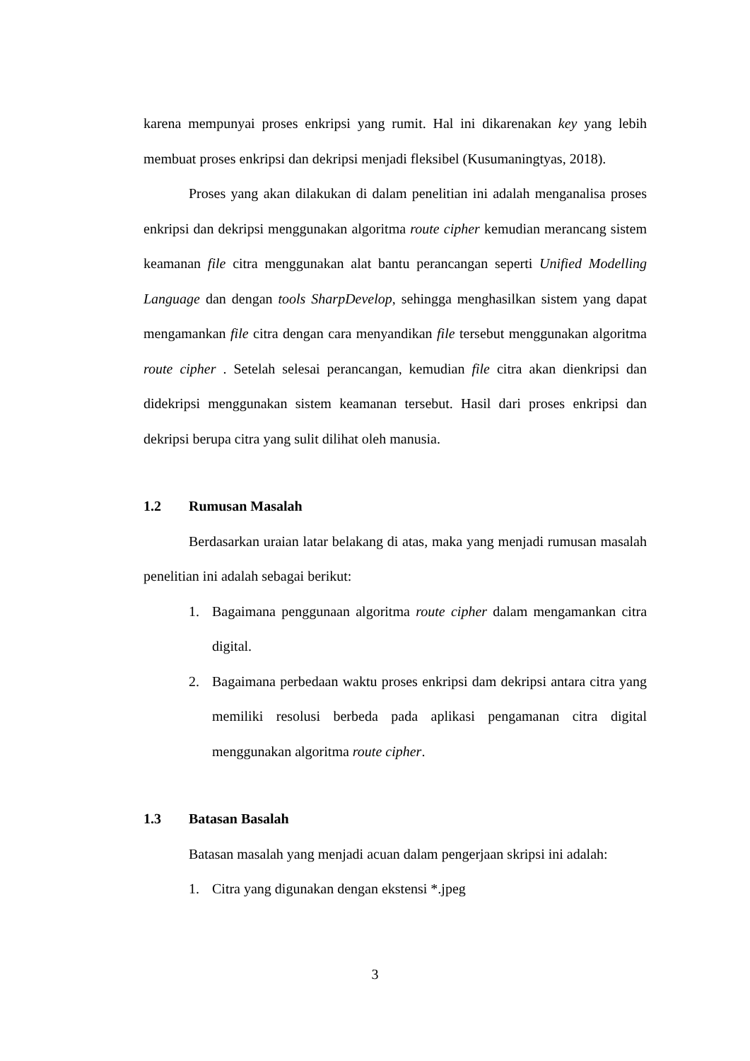karena mempunyai proses enkripsi yang rumit. Hal ini dikarenakan key yang lebih membuat proses enkripsi dan dekripsi menjadi fleksibel (Kusumaningtyas, 2018).
Proses yang akan dilakukan di dalam penelitian ini adalah menganalisa proses enkripsi dan dekripsi menggunakan algoritma route cipher kemudian merancang sistem keamanan file citra menggunakan alat bantu perancangan seperti Unified Modelling Language dan dengan tools SharpDevelop, sehingga menghasilkan sistem yang dapat mengamankan file citra dengan cara menyandikan file tersebut menggunakan algoritma route cipher . Setelah selesai perancangan, kemudian file citra akan dienkripsi dan didekripsi menggunakan sistem keamanan tersebut. Hasil dari proses enkripsi dan dekripsi berupa citra yang sulit dilihat oleh manusia.
1.2 Rumusan Masalah
Berdasarkan uraian latar belakang di atas, maka yang menjadi rumusan masalah penelitian ini adalah sebagai berikut:
1. Bagaimana penggunaan algoritma route cipher dalam mengamankan citra digital.
2. Bagaimana perbedaan waktu proses enkripsi dam dekripsi antara citra yang memiliki resolusi berbeda pada aplikasi pengamanan citra digital menggunakan algoritma route cipher.
1.3 Batasan Basalah
Batasan masalah yang menjadi acuan dalam pengerjaan skripsi ini adalah:
1. Citra yang digunakan dengan ekstensi *.jpeg
3